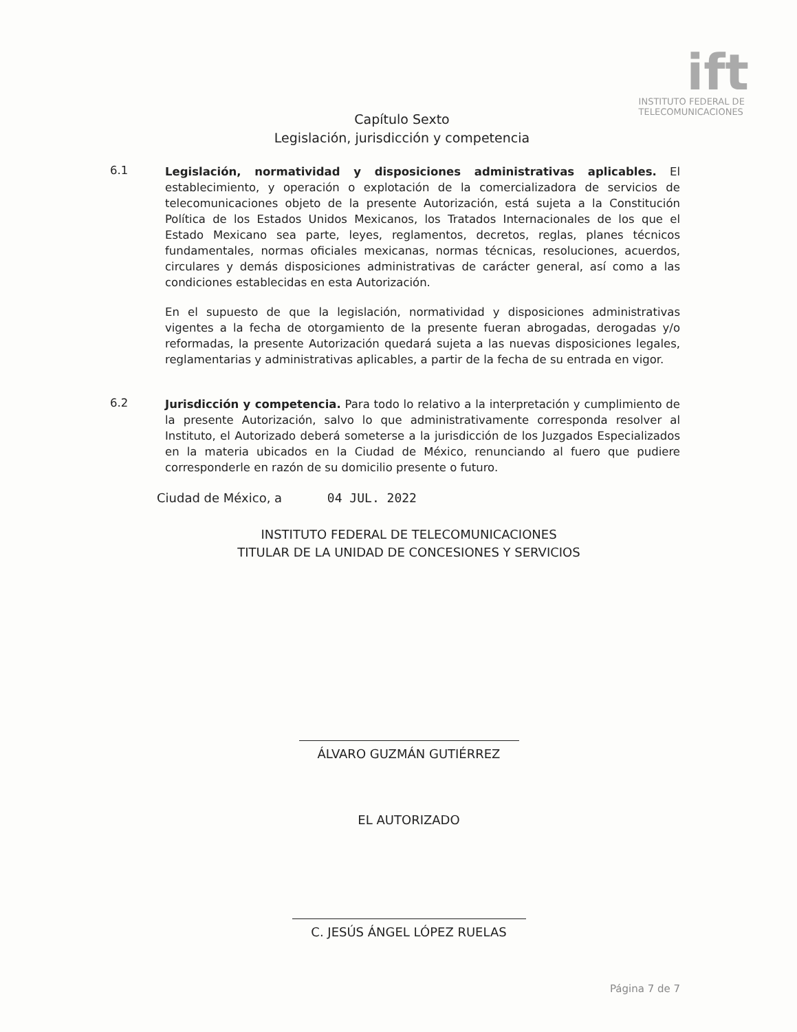ift
INSTITUTO FEDERAL DE
TELECOMUNICACIONES
Capítulo Sexto
Legislación, jurisdicción y competencia
6.1
Legislación, normatividad y disposiciones administrativas aplicables. El establecimiento, y operación o explotación de la comercializadora de servicios de telecomunicaciones objeto de la presente Autorización, está sujeta a la Constitución Política de los Estados Unidos Mexicanos, los Tratados Internacionales de los que el Estado Mexicano sea parte, leyes, reglamentos, decretos, reglas, planes técnicos fundamentales, normas oficiales mexicanas, normas técnicas, resoluciones, acuerdos, circulares y demás disposiciones administrativas de carácter general, así como a las condiciones establecidas en esta Autorización.
En el supuesto de que la legislación, normatividad y disposiciones administrativas vigentes a la fecha de otorgamiento de la presente fueran abrogadas, derogadas y/o reformadas, la presente Autorización quedará sujeta a las nuevas disposiciones legales, reglamentarias y administrativas aplicables, a partir de la fecha de su entrada en vigor.
6.2
Jurisdicción y competencia. Para todo lo relativo a la interpretación y cumplimiento de la presente Autorización, salvo lo que administrativamente corresponda resolver al Instituto, el Autorizado deberá someterse a la jurisdicción de los Juzgados Especializados en la materia ubicados en la Ciudad de México, renunciando al fuero que pudiere corresponderle en razón de su domicilio presente o futuro.
Ciudad de México, a 04 JUL. 2022
INSTITUTO FEDERAL DE TELECOMUNICACIONES
TITULAR DE LA UNIDAD DE CONCESIONES Y SERVICIOS
ÁLVARO GUZMÁN GUTIÉRREZ
EL AUTORIZADO
C. JESÚS ÁNGEL LÓPEZ RUELAS
Página 7 de 7